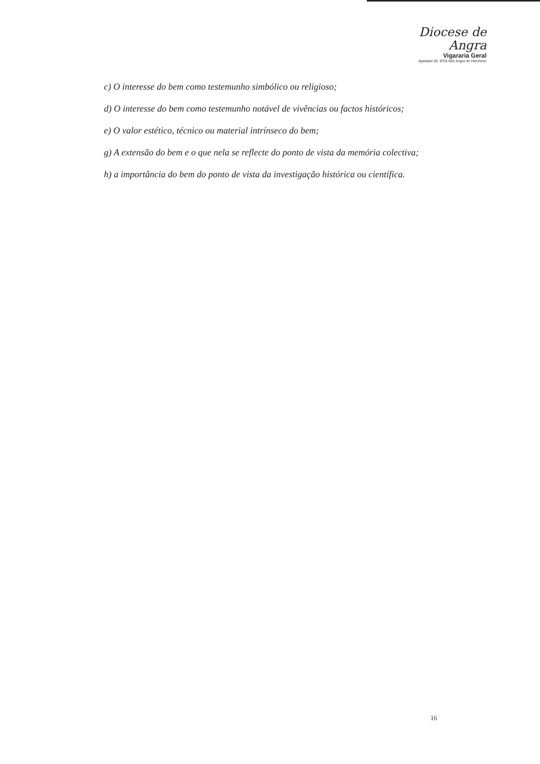Diocese de
Angra
Vigararia Geral
Apartado 55, 9701-901 Angra do Heroísmo
c) O interesse do bem como testemunho simbólico ou religioso;
d) O interesse do bem como testemunho notável de vivências ou factos históricos;
e) O valor estético, técnico ou material intrínseco do bem;
g) A extensão do bem e o que nela se reflecte do ponto de vista da memória colectiva;
h) a importância do bem do ponto de vista da investigação histórica ou científica.
16